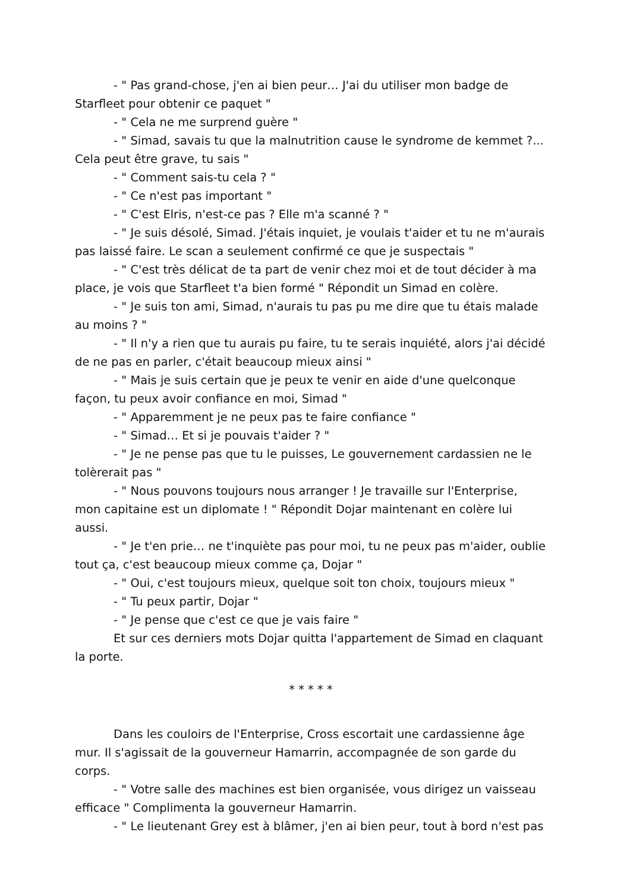- " Pas grand-chose, j'en ai bien peur… J'ai du utiliser mon badge de Starfleet pour obtenir ce paquet "
- " Cela ne me surprend guère "
- " Simad, savais tu que la malnutrition cause le syndrome de kemmet ?... Cela peut être grave, tu sais "
- " Comment sais-tu cela ? "
- " Ce n'est pas important "
- " C'est Elris, n'est-ce pas ? Elle m'a scanné ? "
- " Je suis désolé, Simad. J'étais inquiet, je voulais t'aider et tu ne m'aurais pas laissé faire. Le scan a seulement confirmé ce que je suspectais "
- " C'est très délicat de ta part de venir chez moi et de tout décider à ma place, je vois que Starfleet t'a bien formé " Répondit un Simad en colère.
- " Je suis ton ami, Simad, n'aurais tu pas pu me dire que tu étais malade au moins ? "
- " Il n'y a rien que tu aurais pu faire, tu te serais inquiété, alors j'ai décidé de ne pas en parler, c'était beaucoup mieux ainsi "
- " Mais je suis certain que je peux te venir en aide d'une quelconque façon, tu peux avoir confiance en moi, Simad "
- " Apparemment je ne peux pas te faire confiance "
- " Simad… Et si je pouvais t'aider ? "
- " Je ne pense pas que tu le puisses, Le gouvernement cardassien ne le tolèrerait pas "
- " Nous pouvons toujours nous arranger ! Je travaille sur l'Enterprise, mon capitaine est un diplomate ! " Répondit Dojar maintenant en colère lui aussi.
- " Je t'en prie… ne t'inquiète pas pour moi, tu ne peux pas m'aider, oublie tout ça, c'est beaucoup mieux comme ça, Dojar "
- " Oui, c'est toujours mieux, quelque soit ton choix, toujours mieux "
- " Tu peux partir, Dojar "
- " Je pense que c'est ce que je vais faire "
Et sur ces derniers mots Dojar quitta l'appartement de Simad en claquant la porte.
* * * * *
Dans les couloirs de l'Enterprise, Cross escortait une cardassienne âge mur. Il s'agissait de la gouverneur Hamarrin, accompagnée de son garde du corps.
- " Votre salle des machines est bien organisée, vous dirigez un vaisseau efficace " Complimenta la gouverneur Hamarrin.
- " Le lieutenant Grey est à blâmer, j'en ai bien peur, tout à bord n'est pas